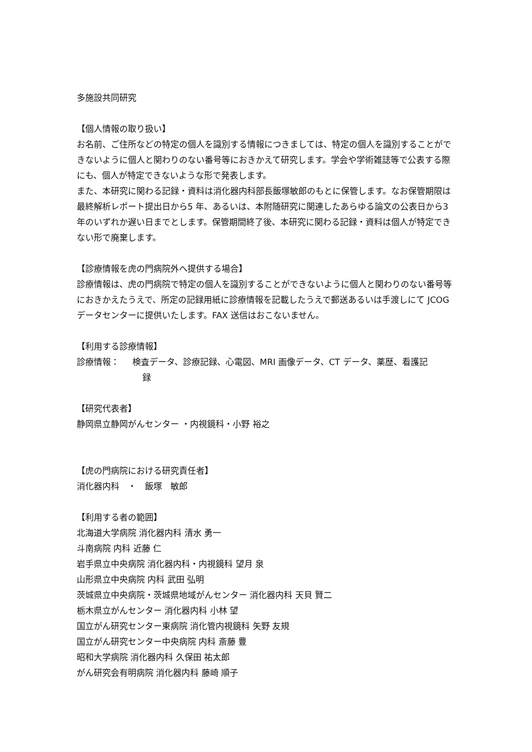多施設共同研究
【個人情報の取り扱い】
お名前、ご住所などの特定の個人を識別する情報につきましては、特定の個人を識別することができないように個人と関わりのない番号等におきかえて研究します。学会や学術雑誌等で公表する際にも、個人が特定できないような形で発表します。
また、本研究に関わる記録・資料は消化器内科部長飯塚敏郎のもとに保管します。なお保管期限は最終解析レポート提出日から5 年、あるいは、本附随研究に関連したあらゆる論文の公表日から3年のいずれか遅い日までとします。保管期間終了後、本研究に関わる記録・資料は個人が特定できない形で廃棄します。
【診療情報を虎の門病院外へ提供する場合】
診療情報は、虎の門病院で特定の個人を識別することができないように個人と関わりのない番号等におきかえたうえで、所定の記録用紙に診療情報を記載したうえで郵送あるいは手渡しにて JCOG データセンターに提供いたします。FAX 送信はおこないません。
【利用する診療情報】
診療情報： 検査データ、診療記録、心電図、MRI 画像データ、CT データ、薬歴、看護記
録
【研究代表者】
静岡県立静岡がんセンター ・内視鏡科・小野 裕之
【虎の門病院における研究責任者】
消化器内科　・　飯塚　敏郎
【利用する者の範囲】
北海道大学病院 消化器内科 清水 勇一
斗南病院 内科 近藤 仁
岩手県立中央病院 消化器内科・内視鏡科 望月 泉
山形県立中央病院 内科 武田 弘明
茨城県立中央病院・茨城県地域がんセンター 消化器内科 天貝 賢二
栃木県立がんセンター 消化器内科 小林 望
国立がん研究センター東病院 消化管内視鏡科 矢野 友規
国立がん研究センター中央病院 内科 斎藤 豊
昭和大学病院 消化器内科 久保田 祐太郎
がん研究会有明病院 消化器内科 藤崎 順子